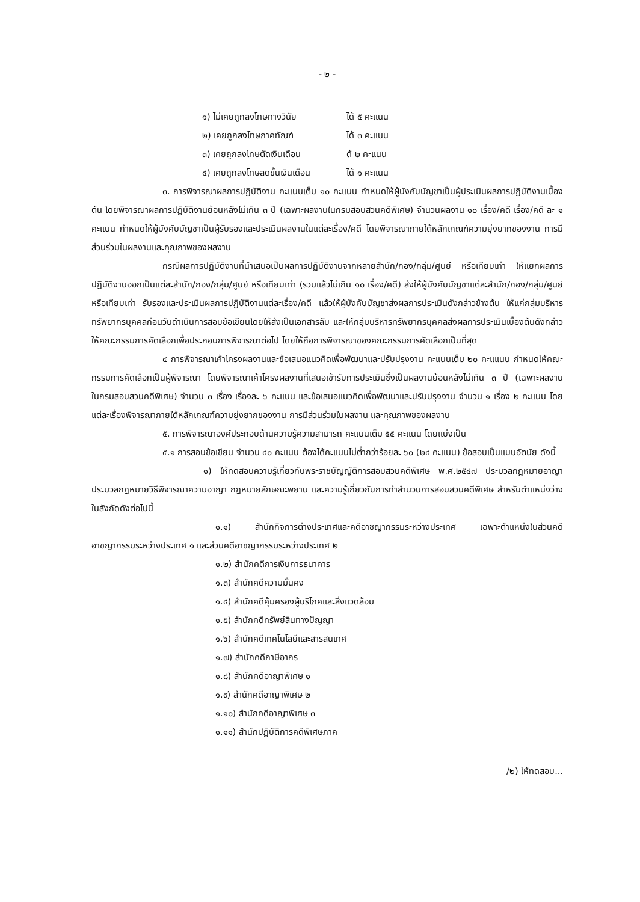- ๒ -
๑) ไม่เคยถูกลงโทษทางวินัย ได้ ๕ คะแนน
๒) เคยถูกลงโทษภาคทัณฑ์ ได้ ๓ คะแนน
๓) เคยถูกลงโทษตัดเงินเดือน ด้ ๒ คะแนน
๔) เคยถูกลงโทษลดขั้นเงินเดือน ได้ ๑ คะแนน
๓. การพิจารณาผลการปฏิบัติงาน คะแนนเต็ม ๑๐ คะแนน กำหนดให้ผู้บังคับบัญชาเป็นผู้ประเมินผลการปฏิบัติงานเบื้องต้น โดยพิจารณาผลการปฏิบัติงานย้อนหลังไม่เกิน ๓ ปี (เฉพาะผลงานในกรมสอบสวนคดีพิเศษ) จำนวนผลงาน ๑๐ เรื่อง/คดี เรื่อง/คดี ละ ๑ คะแนน กำหนดให้ผู้บังคับบัญชาเป็นผู้รับรองและประเมินผลงานในแต่ละเรื่อง/คดี โดยพิจารณาภายใต้หลักเกณฑ์ความยุ่งยากของงาน การมีส่วนร่วมในผลงานและคุณภาพของผลงาน
กรณีผลการปฏิบัติงานที่นำเสนอเป็นผลการปฏิบัติงานจากหลายสำนัก/กอง/กลุ่ม/ศูนย์ หรือเทียบเท่า ให้แยกผลการปฏิบัติงานออกเป็นแต่ละสำนัก/กอง/กลุ่ม/ศูนย์ หรือเทียบเท่า (รวมแล้วไม่เกิน ๑๐ เรื่อง/คดี) ส่งให้ผู้บังคับบัญชาแต่ละสำนัก/กอง/กลุ่ม/ศูนย์ หรือเทียบเท่า รับรองและประเมินผลการปฏิบัติงานแต่ละเรื่อง/คดี แล้วให้ผู้บังคับบัญชาส่งผลการประเมินดังกล่าวข้างต้น ให้แก่กลุ่มบริหารทรัพยากรบุคคลก่อนวันดำเนินการสอบข้อเขียนโดยให้ส่งเป็นเอกสารลับ และให้กลุ่มบริหารทรัพยากรบุคคลส่งผลการประเมินเบื้องต้นดังกล่าวให้คณะกรรมการคัดเลือกเพื่อประกอบการพิจารณาต่อไป โดยให้ถือการพิจารณาของคณะกรรมการคัดเลือกเป็นที่สุด
๔ การพิจารณาเค้าโครงผลงานและข้อเสนอแนวคิดเพื่อพัฒนาและปรับปรุงงาน คะแนนเต็ม ๒๐ คะแแนน กำหนดให้คณะกรรมการคัดเลือกเป็นผู้พิจารณา โดยพิจารณาเค้าโครงผลงานที่เสนอเข้ารับการประเมินซึ่งเป็นผลงานย้อนหลังไม่เกิน ๓ ปี (เฉพาะผลงานในกรมสอบสวนคดีพิเศษ) จำนวน ๓ เรื่อง เรื่องละ ๖ คะแนน และข้อเสนอแนวคิดเพื่อพัฒนาและปรับปรุงงาน จำนวน ๑ เรื่อง ๒ คะแนน โดยแต่ละเรื่องพิจารณาภายใต้หลักเกณฑ์ความยุ่งยากของงาน การมีส่วนร่วมในผลงาน และคุณภาพของผลงาน
๕. การพิจารณาองค์ประกอบด้านความรู้ความสามารถ คะแนนเต็ม ๕๕ คะแนน โดยแบ่งเป็น
๕.๑ การสอบข้อเขียน จำนวน ๔๐ คะแนน ต้องได้คะแนนไม่ต่ำกว่าร้อยละ ๖๐ (๒๔ คะแนน) ข้อสอบเป็นแบบอัตนัย ดังนี้
๑) ให้ทดสอบความรู้เกี่ยวกับพระราชบัญญัติการสอบสวนคดีพิเศษ พ.ศ.๒๕๔๗ ประมวลกฎหมายอาญา ประมวลกฎหมายวิธีพิจารณาความอาญา กฎหมายลักษณะพยาน และความรู้เกี่ยวกับการทำสำนวนการสอบสวนคดีพิเศษ สำหรับตำแหน่งว่าง ในสังกัดดังต่อไปนี้
๑.๑) สำนักกิจการต่างประเทศและคดีอาชญากรรมระหว่างประเทศ เฉพาะตำแหน่งในส่วนคดีอาชญากรรมระหว่างประเทศ ๑ และส่วนคดีอาชญากรรมระหว่างประเทศ ๒
๑.๒) สำนักคดีการเงินการธนาคาร
๑.๓) สำนักคดีความมั่นคง
๑.๔) สำนักคดีคุ้มครองผู้บริโภคและสิ่งแวดล้อม
๑.๕) สำนักคดีทรัพย์สินทางปัญญา
๑.๖) สำนักคดีเทคโนโลยีและสารสนเทศ
๑.๗) สำนักคดีภาษีอากร
๑.๘) สำนักคดีอาญาพิเศษ ๑
๑.๙) สำนักคดีอาญาพิเศษ ๒
๑.๑๐) สำนักคดีอาญาพิเศษ ๓
๑.๑๑) สำนักปฏิบัติการคดีพิเศษภาค
/๒) ให้ทดสอบ...